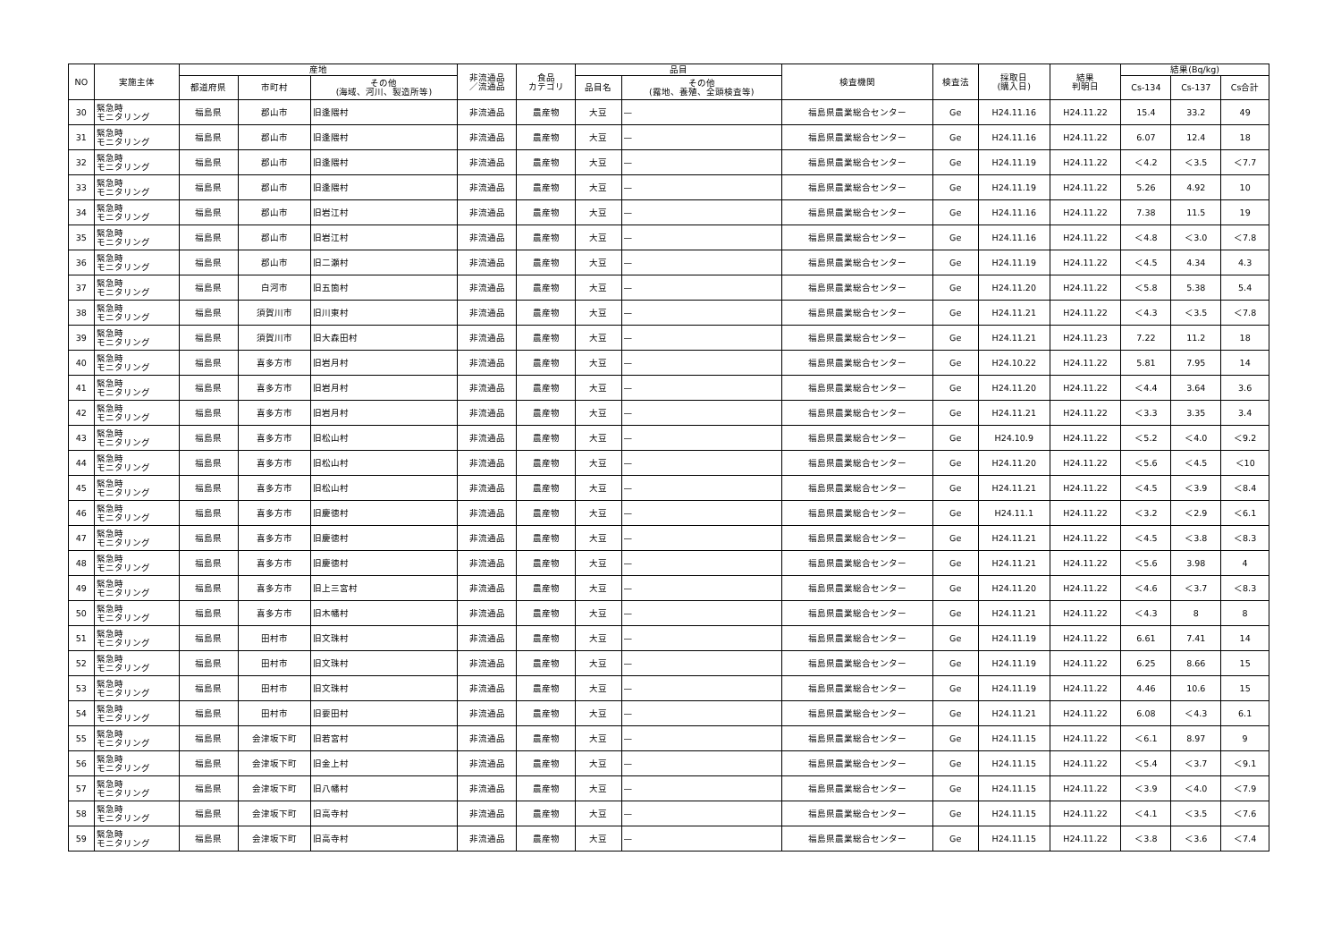| NO | 実施主体 | 産地 | | | 非流通品 ／流通品 | 食品 カテゴリ | 品目 | | 検査機関 | 検査法 | 採取日 (購入日) | 結果 判明日 | 結果(Bq/kg) | | |
| --- | --- | --- | --- | --- | --- | --- | --- | --- | --- | --- | --- | --- | --- | --- | --- |
| | | 都道府県 | 市町村 | その他 (海域、河川、製造所等) | | | 品目名 | その他 (露地、養殖、全頭検査等) | | | | | Cs-134 | Cs-137 | Cs合計 |
| 30 | 緊急時 モニタリング | 福島県 | 郡山市 | 旧逢隈村 | 非流通品 | 農産物 | 大豆 | — | 福島県農業総合センター | Ge | H24.11.16 | H24.11.22 | 15.4 | 33.2 | 49 |
| 31 | 緊急時 モニタリング | 福島県 | 郡山市 | 旧逢隈村 | 非流通品 | 農産物 | 大豆 | — | 福島県農業総合センター | Ge | H24.11.16 | H24.11.22 | 6.07 | 12.4 | 18 |
| 32 | 緊急時 モニタリング | 福島県 | 郡山市 | 旧逢隈村 | 非流通品 | 農産物 | 大豆 | — | 福島県農業総合センター | Ge | H24.11.19 | H24.11.22 | ＜4.2 | ＜3.5 | ＜7.7 |
| 33 | 緊急時 モニタリング | 福島県 | 郡山市 | 旧逢隈村 | 非流通品 | 農産物 | 大豆 | — | 福島県農業総合センター | Ge | H24.11.19 | H24.11.22 | 5.26 | 4.92 | 10 |
| 34 | 緊急時 モニタリング | 福島県 | 郡山市 | 旧岩江村 | 非流通品 | 農産物 | 大豆 | — | 福島県農業総合センター | Ge | H24.11.16 | H24.11.22 | 7.38 | 11.5 | 19 |
| 35 | 緊急時 モニタリング | 福島県 | 郡山市 | 旧岩江村 | 非流通品 | 農産物 | 大豆 | — | 福島県農業総合センター | Ge | H24.11.16 | H24.11.22 | ＜4.8 | ＜3.0 | ＜7.8 |
| 36 | 緊急時 モニタリング | 福島県 | 郡山市 | 旧二瀬村 | 非流通品 | 農産物 | 大豆 | — | 福島県農業総合センター | Ge | H24.11.19 | H24.11.22 | ＜4.5 | 4.34 | 4.3 |
| 37 | 緊急時 モニタリング | 福島県 | 白河市 | 旧五箇村 | 非流通品 | 農産物 | 大豆 | — | 福島県農業総合センター | Ge | H24.11.20 | H24.11.22 | ＜5.8 | 5.38 | 5.4 |
| 38 | 緊急時 モニタリング | 福島県 | 須賀川市 | 旧川東村 | 非流通品 | 農産物 | 大豆 | — | 福島県農業総合センター | Ge | H24.11.21 | H24.11.22 | ＜4.3 | ＜3.5 | ＜7.8 |
| 39 | 緊急時 モニタリング | 福島県 | 須賀川市 | 旧大森田村 | 非流通品 | 農産物 | 大豆 | — | 福島県農業総合センター | Ge | H24.11.21 | H24.11.23 | 7.22 | 11.2 | 18 |
| 40 | 緊急時 モニタリング | 福島県 | 喜多方市 | 旧岩月村 | 非流通品 | 農産物 | 大豆 | — | 福島県農業総合センター | Ge | H24.10.22 | H24.11.22 | 5.81 | 7.95 | 14 |
| 41 | 緊急時 モニタリング | 福島県 | 喜多方市 | 旧岩月村 | 非流通品 | 農産物 | 大豆 | — | 福島県農業総合センター | Ge | H24.11.20 | H24.11.22 | ＜4.4 | 3.64 | 3.6 |
| 42 | 緊急時 モニタリング | 福島県 | 喜多方市 | 旧岩月村 | 非流通品 | 農産物 | 大豆 | — | 福島県農業総合センター | Ge | H24.11.21 | H24.11.22 | ＜3.3 | 3.35 | 3.4 |
| 43 | 緊急時 モニタリング | 福島県 | 喜多方市 | 旧松山村 | 非流通品 | 農産物 | 大豆 | — | 福島県農業総合センター | Ge | H24.10.9 | H24.11.22 | ＜5.2 | ＜4.0 | ＜9.2 |
| 44 | 緊急時 モニタリング | 福島県 | 喜多方市 | 旧松山村 | 非流通品 | 農産物 | 大豆 | — | 福島県農業総合センター | Ge | H24.11.20 | H24.11.22 | ＜5.6 | ＜4.5 | ＜10 |
| 45 | 緊急時 モニタリング | 福島県 | 喜多方市 | 旧松山村 | 非流通品 | 農産物 | 大豆 | — | 福島県農業総合センター | Ge | H24.11.21 | H24.11.22 | ＜4.5 | ＜3.9 | ＜8.4 |
| 46 | 緊急時 モニタリング | 福島県 | 喜多方市 | 旧慶徳村 | 非流通品 | 農産物 | 大豆 | — | 福島県農業総合センター | Ge | H24.11.1 | H24.11.22 | ＜3.2 | ＜2.9 | ＜6.1 |
| 47 | 緊急時 モニタリング | 福島県 | 喜多方市 | 旧慶徳村 | 非流通品 | 農産物 | 大豆 | — | 福島県農業総合センター | Ge | H24.11.21 | H24.11.22 | ＜4.5 | ＜3.8 | ＜8.3 |
| 48 | 緊急時 モニタリング | 福島県 | 喜多方市 | 旧慶徳村 | 非流通品 | 農産物 | 大豆 | — | 福島県農業総合センター | Ge | H24.11.21 | H24.11.22 | ＜5.6 | 3.98 | 4 |
| 49 | 緊急時 モニタリング | 福島県 | 喜多方市 | 旧上三宮村 | 非流通品 | 農産物 | 大豆 | — | 福島県農業総合センター | Ge | H24.11.20 | H24.11.22 | ＜4.6 | ＜3.7 | ＜8.3 |
| 50 | 緊急時 モニタリング | 福島県 | 喜多方市 | 旧木幡村 | 非流通品 | 農産物 | 大豆 | — | 福島県農業総合センター | Ge | H24.11.21 | H24.11.22 | ＜4.3 | 8 | 8 |
| 51 | 緊急時 モニタリング | 福島県 | 田村市 | 旧文珠村 | 非流通品 | 農産物 | 大豆 | — | 福島県農業総合センター | Ge | H24.11.19 | H24.11.22 | 6.61 | 7.41 | 14 |
| 52 | 緊急時 モニタリング | 福島県 | 田村市 | 旧文珠村 | 非流通品 | 農産物 | 大豆 | — | 福島県農業総合センター | Ge | H24.11.19 | H24.11.22 | 6.25 | 8.66 | 15 |
| 53 | 緊急時 モニタリング | 福島県 | 田村市 | 旧文珠村 | 非流通品 | 農産物 | 大豆 | — | 福島県農業総合センター | Ge | H24.11.19 | H24.11.22 | 4.46 | 10.6 | 15 |
| 54 | 緊急時 モニタリング | 福島県 | 田村市 | 旧要田村 | 非流通品 | 農産物 | 大豆 | — | 福島県農業総合センター | Ge | H24.11.21 | H24.11.22 | 6.08 | ＜4.3 | 6.1 |
| 55 | 緊急時 モニタリング | 福島県 | 会津坂下町 | 旧若宮村 | 非流通品 | 農産物 | 大豆 | — | 福島県農業総合センター | Ge | H24.11.15 | H24.11.22 | ＜6.1 | 8.97 | 9 |
| 56 | 緊急時 モニタリング | 福島県 | 会津坂下町 | 旧金上村 | 非流通品 | 農産物 | 大豆 | — | 福島県農業総合センター | Ge | H24.11.15 | H24.11.22 | ＜5.4 | ＜3.7 | ＜9.1 |
| 57 | 緊急時 モニタリング | 福島県 | 会津坂下町 | 旧八幡村 | 非流通品 | 農産物 | 大豆 | — | 福島県農業総合センター | Ge | H24.11.15 | H24.11.22 | ＜3.9 | ＜4.0 | ＜7.9 |
| 58 | 緊急時 モニタリング | 福島県 | 会津坂下町 | 旧高寺村 | 非流通品 | 農産物 | 大豆 | — | 福島県農業総合センター | Ge | H24.11.15 | H24.11.22 | ＜4.1 | ＜3.5 | ＜7.6 |
| 59 | 緊急時 モニタリング | 福島県 | 会津坂下町 | 旧高寺村 | 非流通品 | 農産物 | 大豆 | — | 福島県農業総合センター | Ge | H24.11.15 | H24.11.22 | ＜3.8 | ＜3.6 | ＜7.4 |